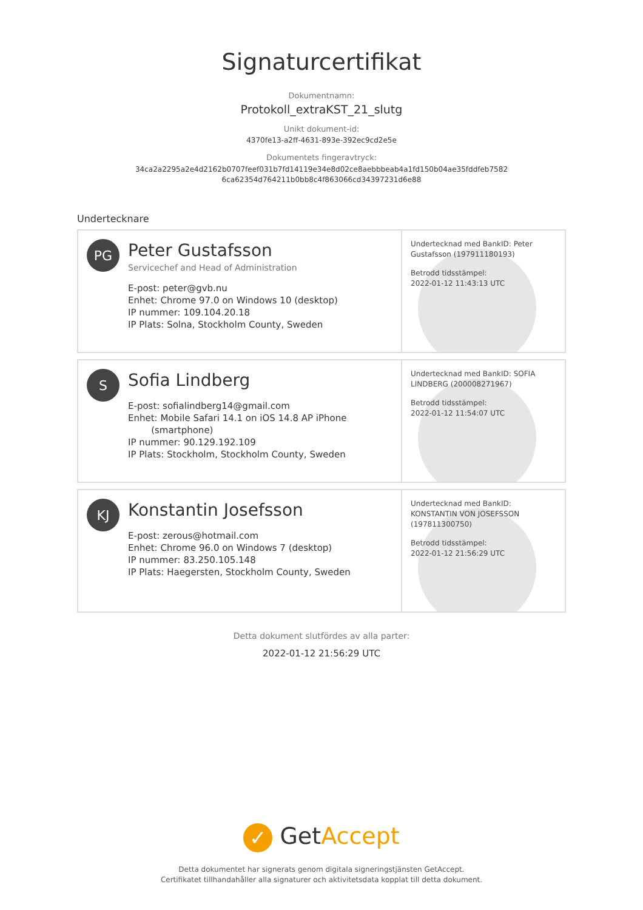Signaturcertifikat
Dokumentnamn:
Protokoll_extraKST_21_slutg
Unikt dokument-id:
4370fe13-a2ff-4631-893e-392ec9cd2e5e
Dokumentets fingeravtryck:
34ca2a2295a2e4d2162b0707feef031b7fd14119e34e8d02ce8aebbbeab4a1fd150b04ae35fddfeb7582
6ca62354d764211b0bb8c4f863066cd34397231d6e88
Undertecknare
PG
Peter Gustafsson
Servicechef and Head of Administration
E-post: peter@gvb.nu
Enhet: Chrome 97.0 on Windows 10 (desktop)
IP nummer: 109.104.20.18
IP Plats: Solna, Stockholm County, Sweden
Undertecknad med BankID: Peter Gustafsson (197911180193)
Betrodd tidsstämpel:
2022-01-12 11:43:13 UTC
S
Sofia Lindberg
E-post: sofialindberg14@gmail.com
Enhet: Mobile Safari 14.1 on iOS 14.8 AP iPhone
(smartphone)
IP nummer: 90.129.192.109
IP Plats: Stockholm, Stockholm County, Sweden
Undertecknad med BankID: SOFIA LINDBERG (200008271967)
Betrodd tidsstämpel:
2022-01-12 11:54:07 UTC
KJ
Konstantin Josefsson
E-post: zerous@hotmail.com
Enhet: Chrome 96.0 on Windows 7 (desktop)
IP nummer: 83.250.105.148
IP Plats: Haegersten, Stockholm County, Sweden
Undertecknad med BankID: KONSTANTIN VON JOSEFSSON (197811300750)
Betrodd tidsstämpel:
2022-01-12 21:56:29 UTC
Detta dokument slutfördes av alla parter:
2022-01-12 21:56:29 UTC
✓ Get Accept
Detta dokumentet har signerats genom digitala signeringstjänsten GetAccept.
Certifikatet tillhandahåller alla signaturer och aktivitetsdata kopplat till detta dokument.